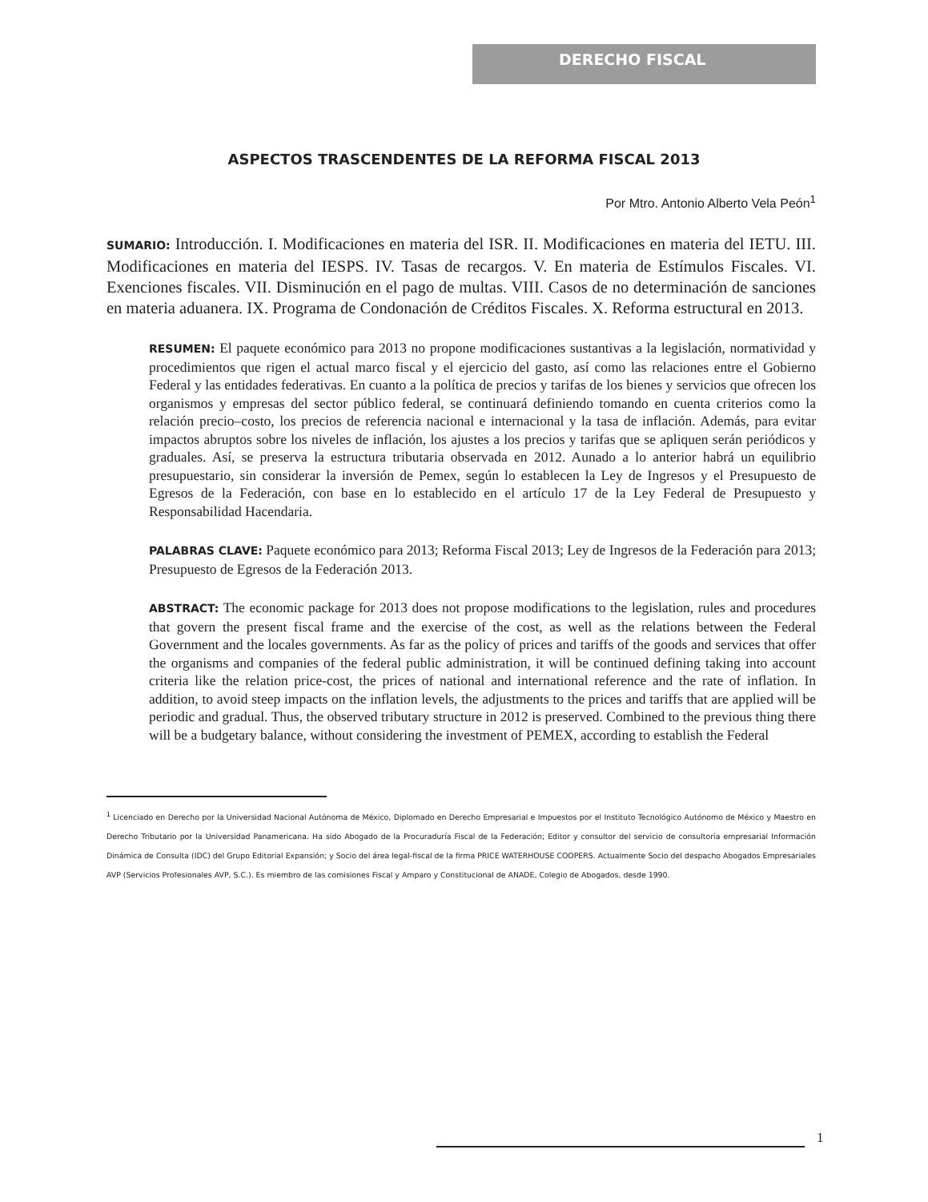DERECHO FISCAL
ASPECTOS TRASCENDENTES DE LA REFORMA FISCAL 2013
Por Mtro. Antonio Alberto Vela Peón<sup>1</sup>
SUMARIO: Introducción. I. Modificaciones en materia del ISR. II. Modificaciones en materia del IETU. III. Modificaciones en materia del IESPS. IV. Tasas de recargos. V. En materia de Estímulos Fiscales. VI. Exenciones fiscales. VII. Disminución en el pago de multas. VIII. Casos de no determinación de sanciones en materia aduanera. IX. Programa de Condonación de Créditos Fiscales. X. Reforma estructural en 2013.
RESUMEN: El paquete económico para 2013 no propone modificaciones sustantivas a la legislación, normatividad y procedimientos que rigen el actual marco fiscal y el ejercicio del gasto, así como las relaciones entre el Gobierno Federal y las entidades federativas. En cuanto a la política de precios y tarifas de los bienes y servicios que ofrecen los organismos y empresas del sector público federal, se continuará definiendo tomando en cuenta criterios como la relación precio–costo, los precios de referencia nacional e internacional y la tasa de inflación. Además, para evitar impactos abruptos sobre los niveles de inflación, los ajustes a los precios y tarifas que se apliquen serán periódicos y graduales. Así, se preserva la estructura tributaria observada en 2012. Aunado a lo anterior habrá un equilibrio presupuestario, sin considerar la inversión de Pemex, según lo establecen la Ley de Ingresos y el Presupuesto de Egresos de la Federación, con base en lo establecido en el artículo 17 de la Ley Federal de Presupuesto y Responsabilidad Hacendaria.
PALABRAS CLAVE: Paquete económico para 2013; Reforma Fiscal 2013; Ley de Ingresos de la Federación para 2013; Presupuesto de Egresos de la Federación 2013.
ABSTRACT: The economic package for 2013 does not propose modifications to the legislation, rules and procedures that govern the present fiscal frame and the exercise of the cost, as well as the relations between the Federal Government and the locales governments. As far as the policy of prices and tariffs of the goods and services that offer the organisms and companies of the federal public administration, it will be continued defining taking into account criteria like the relation price-cost, the prices of national and international reference and the rate of inflation. In addition, to avoid steep impacts on the inflation levels, the adjustments to the prices and tariffs that are applied will be periodic and gradual. Thus, the observed tributary structure in 2012 is preserved. Combined to the previous thing there will be a budgetary balance, without considering the investment of PEMEX, according to establish the Federal
<sup>1</sup> Licenciado en Derecho por la Universidad Nacional Autónoma de México, Diplomado en Derecho Empresarial e Impuestos por el Instituto Tecnológico Autónomo de México y Maestro en Derecho Tributario por la Universidad Panamericana. Ha sido Abogado de la Procuraduría Fiscal de la Federación; Editor y consultor del servicio de consultoría empresarial Información Dinámica de Consulta (IDC) del Grupo Editorial Expansión; y Socio del área legal-fiscal de la firma PRICE WATERHOUSE COOPERS. Actualmente Socio del despacho Abogados Empresariales AVP (Servicios Profesionales AVP, S.C.). Es miembro de las comisiones Fiscal y Amparo y Constitucional de ANADE, Colegio de Abogados, desde 1990.
1